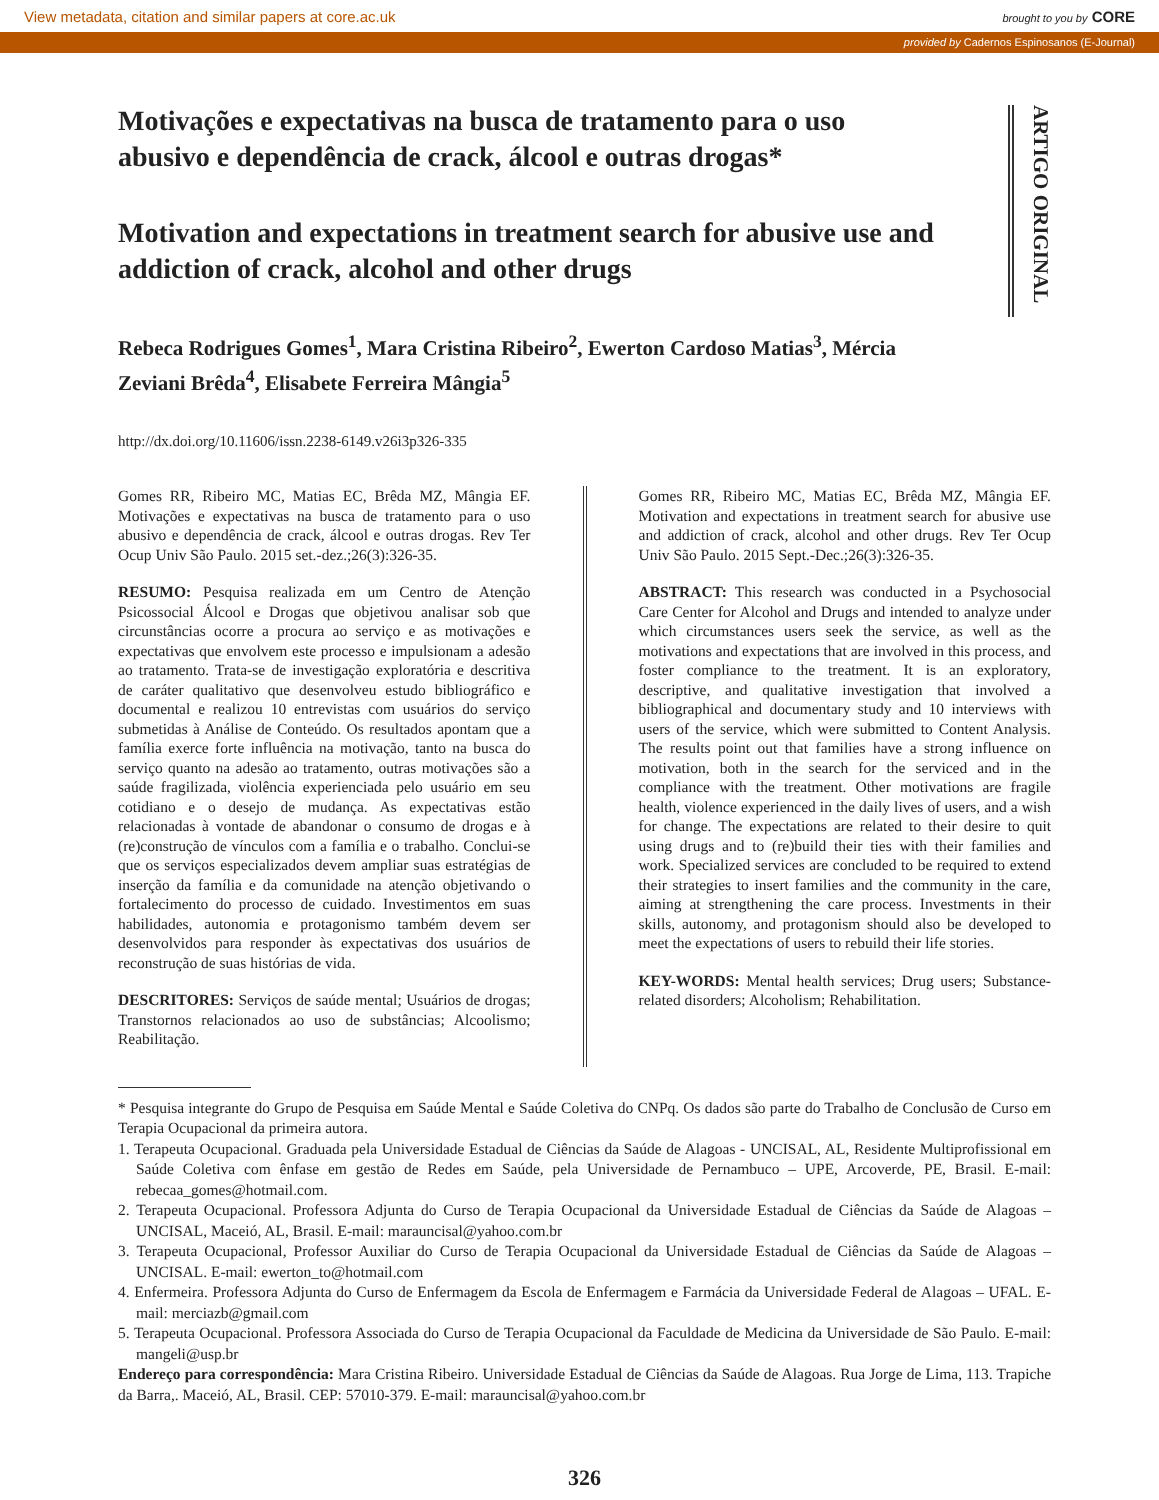View metadata, citation and similar papers at core.ac.uk brought to you by CORE
provided by Cadernos Espinosanos (E-Journal)
ARTIGO ORIGINAL
Motivações e expectativas na busca de tratamento para o uso abusivo e dependência de crack, álcool e outras drogas*
Motivation and expectations in treatment search for abusive use and addiction of crack, alcohol and other drugs
Rebeca Rodrigues Gomes<sup>1</sup>, Mara Cristina Ribeiro<sup>2</sup>, Ewerton Cardoso Matias<sup>3</sup>, Mércia Zeviani Brêda<sup>4</sup>, Elisabete Ferreira Mângia<sup>5</sup>
http://dx.doi.org/10.11606/issn.2238-6149.v26i3p326-335
Gomes RR, Ribeiro MC, Matias EC, Brêda MZ, Mângia EF. Motivações e expectativas na busca de tratamento para o uso abusivo e dependência de crack, álcool e outras drogas. Rev Ter Ocup Univ São Paulo. 2015 set.-dez.;26(3):326-35.
RESUMO: Pesquisa realizada em um Centro de Atenção Psicossocial Álcool e Drogas que objetivou analisar sob que circunstâncias ocorre a procura ao serviço e as motivações e expectativas que envolvem este processo e impulsionam a adesão ao tratamento. Trata-se de investigação exploratória e descritiva de caráter qualitativo que desenvolveu estudo bibliográfico e documental e realizou 10 entrevistas com usuários do serviço submetidas à Análise de Conteúdo. Os resultados apontam que a família exerce forte influência na motivação, tanto na busca do serviço quanto na adesão ao tratamento, outras motivações são a saúde fragilizada, violência experienciada pelo usuário em seu cotidiano e o desejo de mudança. As expectativas estão relacionadas à vontade de abandonar o consumo de drogas e à (re)construção de vínculos com a família e o trabalho. Conclui-se que os serviços especializados devem ampliar suas estratégias de inserção da família e da comunidade na atenção objetivando o fortalecimento do processo de cuidado. Investimentos em suas habilidades, autonomia e protagonismo também devem ser desenvolvidos para responder às expectativas dos usuários de reconstrução de suas histórias de vida.
DESCRITORES: Serviços de saúde mental; Usuários de drogas; Transtornos relacionados ao uso de substâncias; Alcoolismo; Reabilitação.
Gomes RR, Ribeiro MC, Matias EC, Brêda MZ, Mângia EF. Motivation and expectations in treatment search for abusive use and addiction of crack, alcohol and other drugs. Rev Ter Ocup Univ São Paulo. 2015 Sept.-Dec.;26(3):326-35.
ABSTRACT: This research was conducted in a Psychosocial Care Center for Alcohol and Drugs and intended to analyze under which circumstances users seek the service, as well as the motivations and expectations that are involved in this process, and foster compliance to the treatment. It is an exploratory, descriptive, and qualitative investigation that involved a bibliographical and documentary study and 10 interviews with users of the service, which were submitted to Content Analysis. The results point out that families have a strong influence on motivation, both in the search for the serviced and in the compliance with the treatment. Other motivations are fragile health, violence experienced in the daily lives of users, and a wish for change. The expectations are related to their desire to quit using drugs and to (re)build their ties with their families and work. Specialized services are concluded to be required to extend their strategies to insert families and the community in the care, aiming at strengthening the care process. Investments in their skills, autonomy, and protagonism should also be developed to meet the expectations of users to rebuild their life stories.
KEY-WORDS: Mental health services; Drug users; Substance-related disorders; Alcoholism; Rehabilitation.
* Pesquisa integrante do Grupo de Pesquisa em Saúde Mental e Saúde Coletiva do CNPq. Os dados são parte do Trabalho de Conclusão de Curso em Terapia Ocupacional da primeira autora.
1. Terapeuta Ocupacional. Graduada pela Universidade Estadual de Ciências da Saúde de Alagoas - UNCISAL, AL, Residente Multiprofissional em Saúde Coletiva com ênfase em gestão de Redes em Saúde, pela Universidade de Pernambuco – UPE, Arcoverde, PE, Brasil. E-mail: rebecaa_gomes@hotmail.com.
2. Terapeuta Ocupacional. Professora Adjunta do Curso de Terapia Ocupacional da Universidade Estadual de Ciências da Saúde de Alagoas – UNCISAL, Maceió, AL, Brasil. E-mail: marauncisal@yahoo.com.br
3. Terapeuta Ocupacional, Professor Auxiliar do Curso de Terapia Ocupacional da Universidade Estadual de Ciências da Saúde de Alagoas – UNCISAL. E-mail: ewerton_to@hotmail.com
4. Enfermeira. Professora Adjunta do Curso de Enfermagem da Escola de Enfermagem e Farmácia da Universidade Federal de Alagoas – UFAL. E-mail: merciazb@gmail.com
5. Terapeuta Ocupacional. Professora Associada do Curso de Terapia Ocupacional da Faculdade de Medicina da Universidade de São Paulo. E-mail: mangeli@usp.br
Endereço para correspondência: Mara Cristina Ribeiro. Universidade Estadual de Ciências da Saúde de Alagoas. Rua Jorge de Lima, 113. Trapiche da Barra,. Maceió, AL, Brasil. CEP: 57010-379. E-mail: marauncisal@yahoo.com.br
326